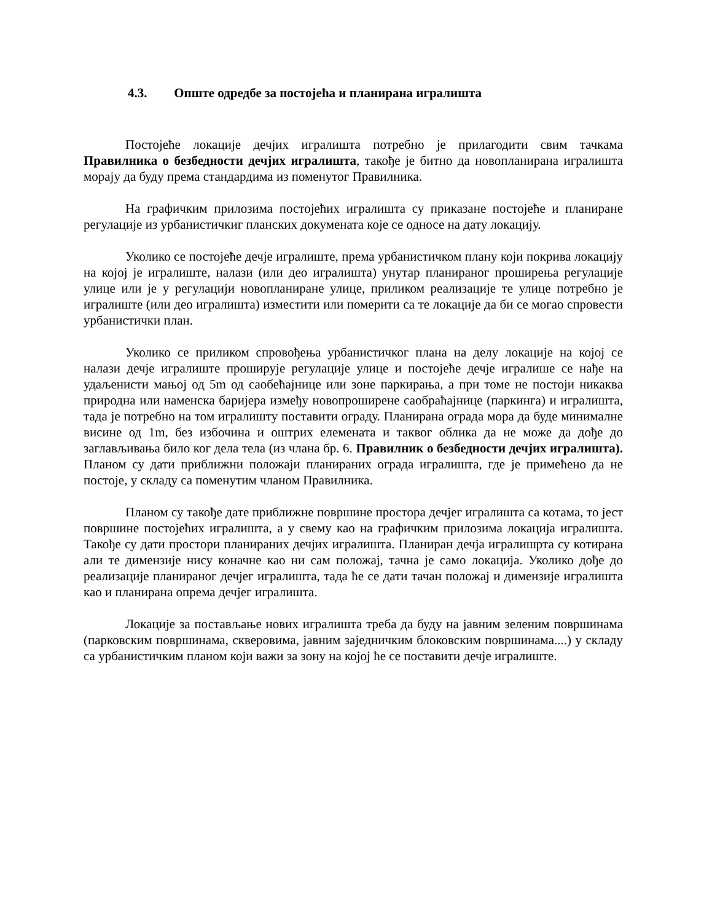4.3. Опште одредбе за постојећа и планирана игралишта
Постојеће локације дечјих игралишта потребно је прилагодити свим тачкама Правилника о безбедности дечјих игралишта, такође је битно да новопланирана игралишта морају да буду према стандардима из поменутог Правилника.
На графичким прилозима постојећих игралишта су приказане постојеће и планиране регулације из урбанистичкиг планских докумената које се односе на дату локацију.
Уколико се постојеће дечје игралиште, према урбанистичком плану који покрива локацију на којој је игралиште, налази (или део игралишта) унутар планираног проширења регулације улице или је у регулацији новопланиране улице, приликом реализације те улице потребно је игралиште (или део игралишта) изместити или померити са те локације да би се могао спровести урбанистички план.
Уколико се приликом спровођења урбанистичког плана на делу локације на којој се налази дечје игралиште проширује регулације улице и постојеће дечје игралише се нађе на удаљенисти мањој од 5m од саобећајнице или зоне паркирања, а при томе не постоји никаква природна или наменска баријера између новопроширене саобраћајнице (паркинга) и игралишта, тада је потребно на том игралишту поставити ограду. Планирана ограда мора да буде минималне висине од 1m, без избочина и оштрих елемената и таквог облика да не може да дође до заглављивања било ког дела тела (из члана бр. 6. Правилник о безбедности дечјих игралишта). Планом су дати приближни положаји планираних ограда игралишта, где је примећено да не постоје, у складу са поменутим чланом Правилника.
Планом су такође дате приближне површине простора дечјег игралишта са котама, то јест површине постојећих игралишта, а у свему као на графичким прилозима локација игралишта. Такође су дати простори планираних дечјих игралишта. Планиран дечја игралишрта су котирана али те димензије нису коначне као ни сам положај, тачна је само локација. Уколико дође до реализације планираног дечјег игралишта, тада ће се дати тачан положај и димензије игралишта као и планирана опрема дечјег игралишта.
Локације за постављање нових игралишта треба да буду на јавним зеленим површинама (парковским површинама, скверовима, јавним заједничким блоковским површинама....) у складу са урбанистичким планом који важи за зону на којој ће се поставити дечје игралиште.